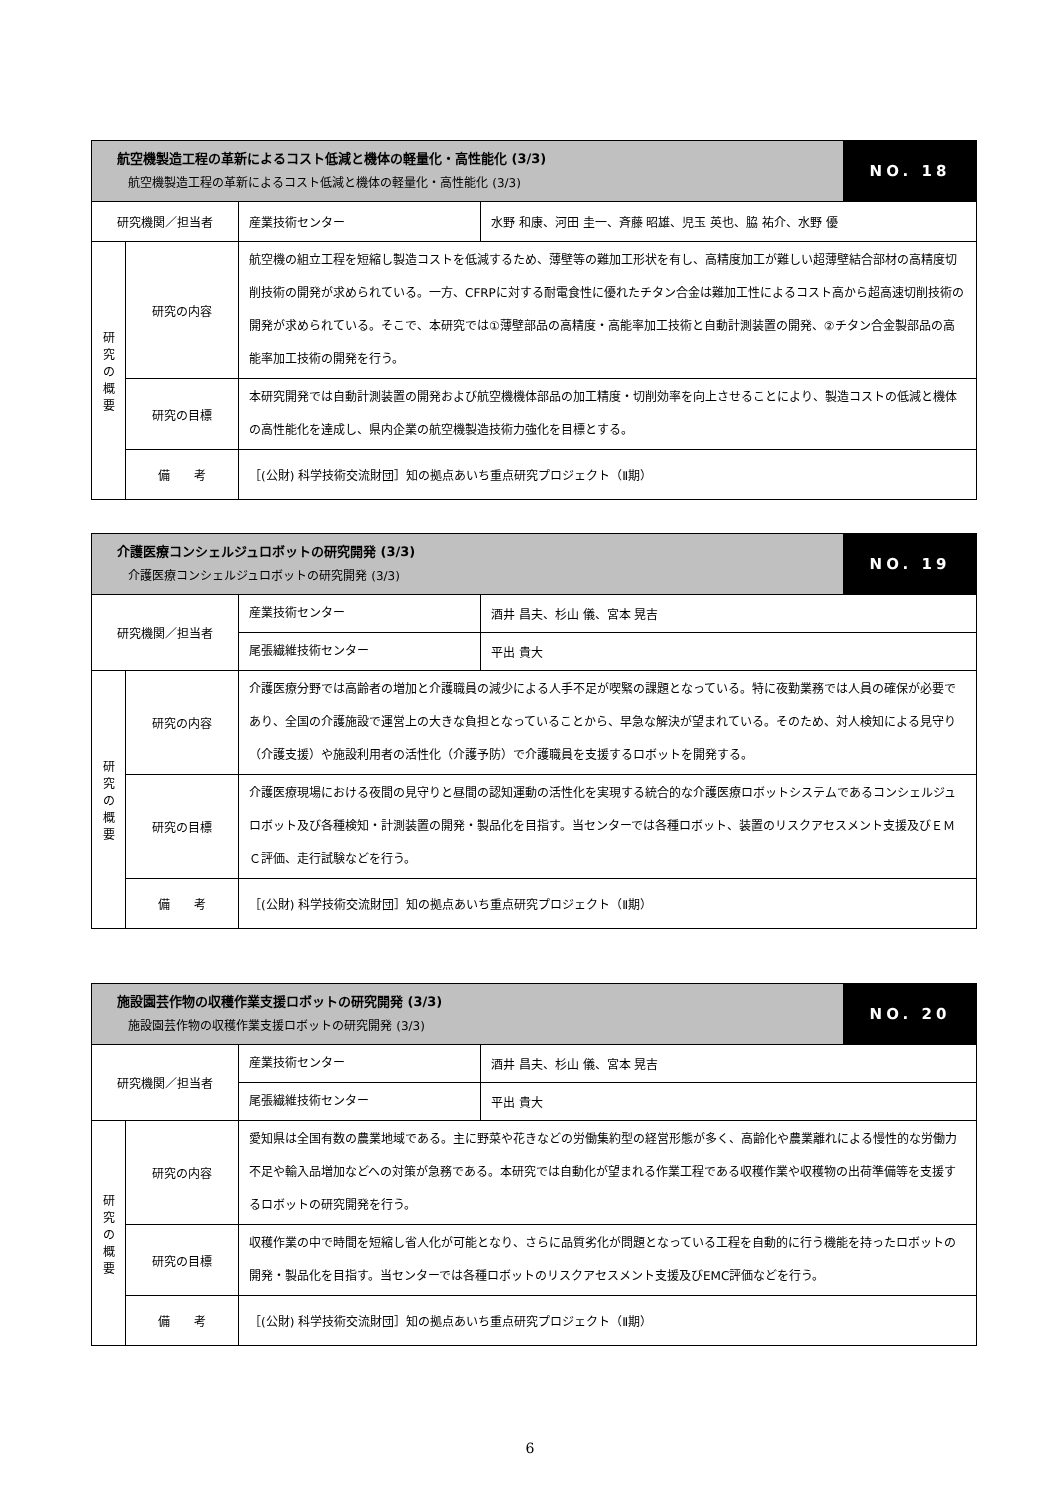| 航空機製造工程の革新によるコスト低減と機体の軽量化・高性能化 (3/3) 航空機製造工程の革新によるコスト低減と機体の軽量化・高性能化 (3/3) | | | | NO. 18 |
| 研究機関／担当者 | | 産業技術センター | 水野 和康、河田 圭一、斉藤 昭雄、児玉 英也、脇 祐介、水野 優 | |
| 研 究 の 概 要 | 研究の内容 | 航空機の組立工程を短縮し製造コストを低減するため、薄壁等の難加工形状を有し、高精度加工が難しい超薄壁結合部材の高精度切削技術の開発が求められている。一方、CFRPに対する耐電食性に優れたチタン合金は難加工性によるコスト高から超高速切削技術の開発が求められている。そこで、本研究では①薄壁部品の高精度・高能率加工技術と自動計測装置の開発、②チタン合金製部品の高能率加工技術の開発を行う。 | | |
| | 研究の目標 | 本研究開発では自動計測装置の開発および航空機機体部品の加工精度・切削効率を向上させることにより、製造コストの低減と機体の高性能化を達成し、県内企業の航空機製造技術力強化を目標とする。 | | |
| | 備 考 | ［(公財) 科学技術交流財団］知の拠点あいち重点研究プロジェクト（Ⅱ期） | | |
| 介護医療コンシェルジュロボットの研究開発 (3/3) 介護医療コンシェルジュロボットの研究開発 (3/3) | | | | NO. 19 |
| 研究機関／担当者 | | 産業技術センター | 酒井 昌夫、杉山 儀、宮本 晃吉 | |
| | | 尾張繊維技術センター | 平出 貴大 | |
| 研 究 の 概 要 | 研究の内容 | 介護医療分野では高齢者の増加と介護職員の減少による人手不足が喫緊の課題となっている。特に夜勤業務では人員の確保が必要であり、全国の介護施設で運営上の大きな負担となっていることから、早急な解決が望まれている。そのため、対人検知による見守り（介護支援）や施設利用者の活性化（介護予防）で介護職員を支援するロボットを開発する。 | | |
| | 研究の目標 | 介護医療現場における夜間の見守りと昼間の認知運動の活性化を実現する統合的な介護医療ロボットシステムであるコンシェルジュロボット及び各種検知・計測装置の開発・製品化を目指す。当センターでは各種ロボット、装置のリスクアセスメント支援及びＥＭＣ評価、走行試験などを行う。 | | |
| | 備 考 | ［(公財) 科学技術交流財団］知の拠点あいち重点研究プロジェクト（Ⅱ期） | | |
| 施設園芸作物の収穫作業支援ロボットの研究開発 (3/3) 施設園芸作物の収穫作業支援ロボットの研究開発 (3/3) | | | | NO. 20 |
| 研究機関／担当者 | | 産業技術センター | 酒井 昌夫、杉山 儀、宮本 晃吉 | |
| | | 尾張繊維技術センター | 平出 貴大 | |
| 研 究 の 概 要 | 研究の内容 | 愛知県は全国有数の農業地域である。主に野菜や花きなどの労働集約型の経営形態が多く、高齢化や農業離れによる慢性的な労働力不足や輸入品増加などへの対策が急務である。本研究では自動化が望まれる作業工程である収穫作業や収穫物の出荷準備等を支援するロボットの研究開発を行う。 | | |
| | 研究の目標 | 収穫作業の中で時間を短縮し省人化が可能となり、さらに品質劣化が問題となっている工程を自動的に行う機能を持ったロボットの開発・製品化を目指す。当センターでは各種ロボットのリスクアセスメント支援及びEMC評価などを行う。 | | |
| | 備 考 | ［(公財) 科学技術交流財団］知の拠点あいち重点研究プロジェクト（Ⅱ期） | | |
6